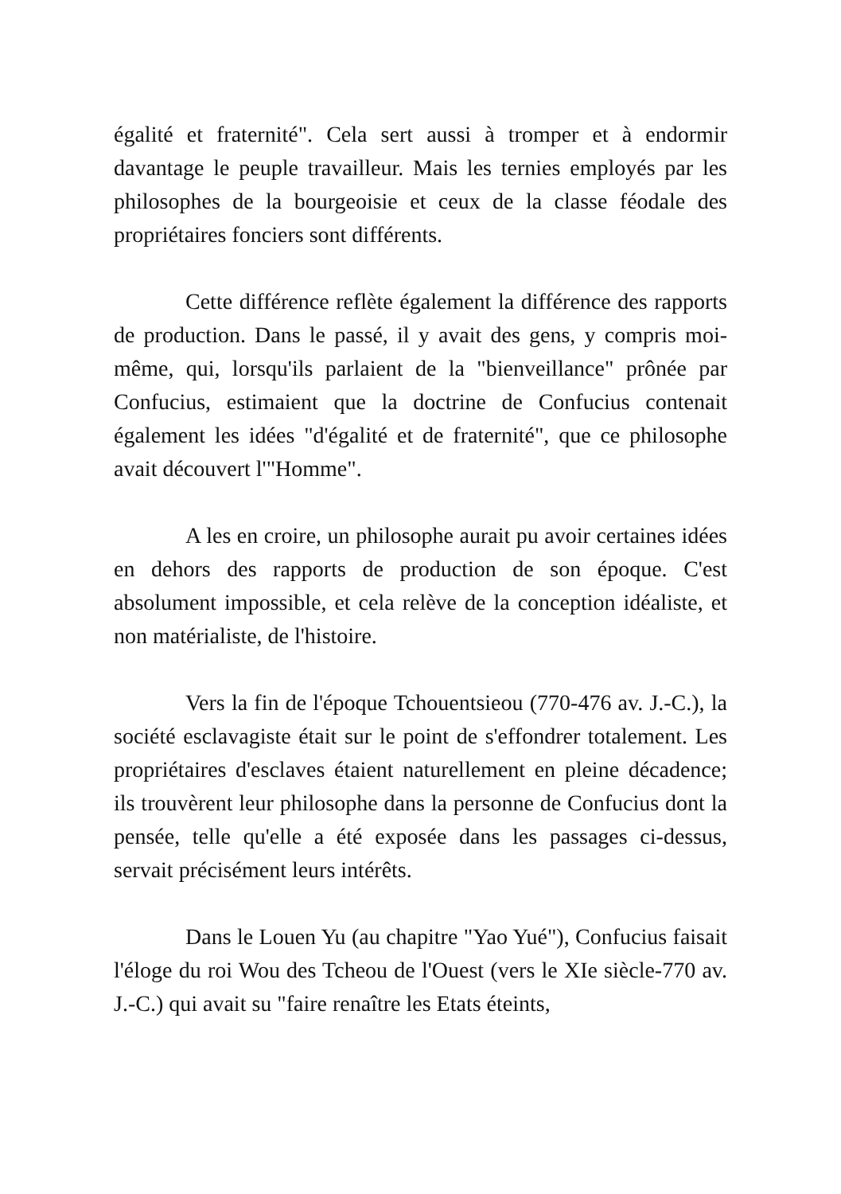égalité et fraternité". Cela sert aussi à tromper et à endormir davantage le peuple travailleur. Mais les ternies employés par les philosophes de la bourgeoisie et ceux de la classe féodale des propriétaires fonciers sont différents.
Cette différence reflète également la différence des rapports de production. Dans le passé, il y avait des gens, y compris moi-même, qui, lorsqu'ils parlaient de la "bienveillance" prônée par Confucius, estimaient que la doctrine de Confucius contenait également les idées "d'égalité et de fraternité", que ce philosophe avait découvert l'"Homme".
A les en croire, un philosophe aurait pu avoir certaines idées en dehors des rapports de production de son époque. C'est absolument impossible, et cela relève de la conception idéaliste, et non matérialiste, de l'histoire.
Vers la fin de l'époque Tchouentsieou (770-476 av. J.-C.), la société esclavagiste était sur le point de s'effondrer totalement. Les propriétaires d'esclaves étaient naturellement en pleine décadence; ils trouvèrent leur philosophe dans la personne de Confucius dont la pensée, telle qu'elle a été exposée dans les passages ci-dessus, servait précisément leurs intérêts.
Dans le Louen Yu (au chapitre "Yao Yué"), Confucius faisait l'éloge du roi Wou des Tcheou de l'Ouest (vers le XIe siècle-770 av. J.-C.) qui avait su "faire renaître les Etats éteints,